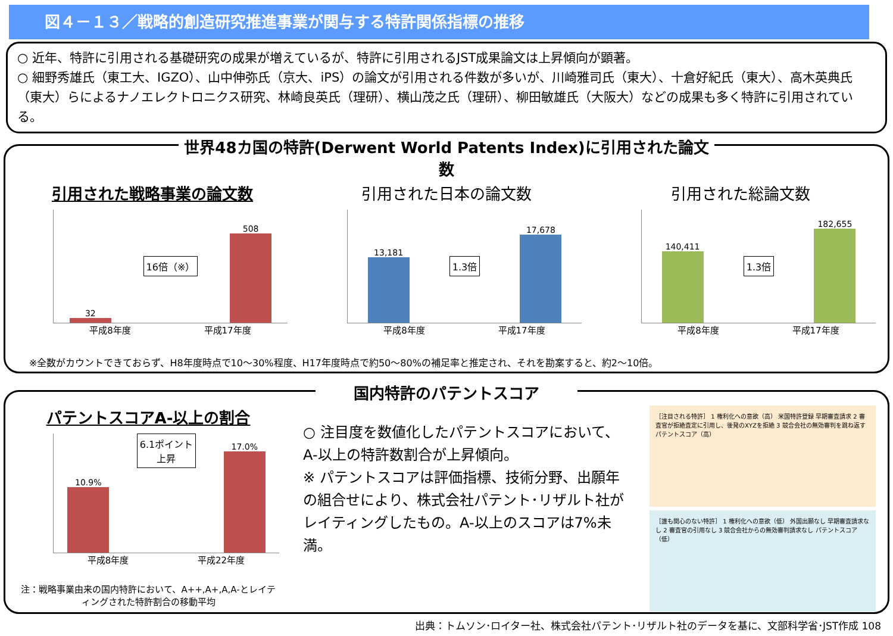図４－１３／戦略的創造研究推進事業が関与する特許関係指標の推移
○ 近年、特許に引用される基礎研究の成果が増えているが、特許に引用されるJST成果論文は上昇傾向が顕著。
○ 細野秀雄氏（東工大、IGZO）、山中伸弥氏（京大、iPS）の論文が引用される件数が多いが、川崎雅司氏（東大）、十倉好紀氏（東大）、高木英典氏（東大）らによるナノエレクトロニクス研究、林崎良英氏（理研）、横山茂之氏（理研）、柳田敏雄氏（大阪大）などの成果も多く特許に引用されている。
世界48カ国の特許(Derwent World Patents Index)に引用された論文数
引用された戦略事業の論文数
32
16倍（※）
508
平成8年度 平成17年度
引用された日本の論文数
13,181
1.3倍
17,678
平成8年度 平成17年度
引用された総論文数
140,411
1.3倍
182,655
平成8年度 平成17年度
※全数がカウントできておらず、H8年度時点で10～30%程度、H17年度時点で約50～80%の補足率と推定され、それを勘案すると、約2～10倍。
国内特許のパテントスコア
パテントスコアA-以上の割合
10.9%
6.1ポイント
上昇
17.0%
平成8年度 平成22年度
注：戦略事業由来の国内特許において、A++,A+,A,A-とレイティングされた特許割合の移動平均
○ 注目度を数値化したパテントスコアにおいて、A-以上の特許数割合が上昇傾向。
※ パテントスコアは評価指標、技術分野、出願年の組合せにより、株式会社パテント･リザルト社がレイティングしたもの。A-以上のスコアは7%未満。
［注目される特許］ 1 権利化への意欲（高） 米国特許登録 早期審査請求 2 審査官が拒絶査定に引用し、後発のXYZを拒絶 3 競合会社の無効審判を跳ね返す パテントスコア（高）
［誰も関心のない特許］ 1 権利化への意欲（低） 外国出願なし 早期審査請求なし 2 審査官の引用なし 3 競合会社からの無効審判請求なし パテントスコア（低）
出典：トムソン･ロイター社、株式会社パテント･リザルト社のデータを基に、文部科学省･JST作成 108